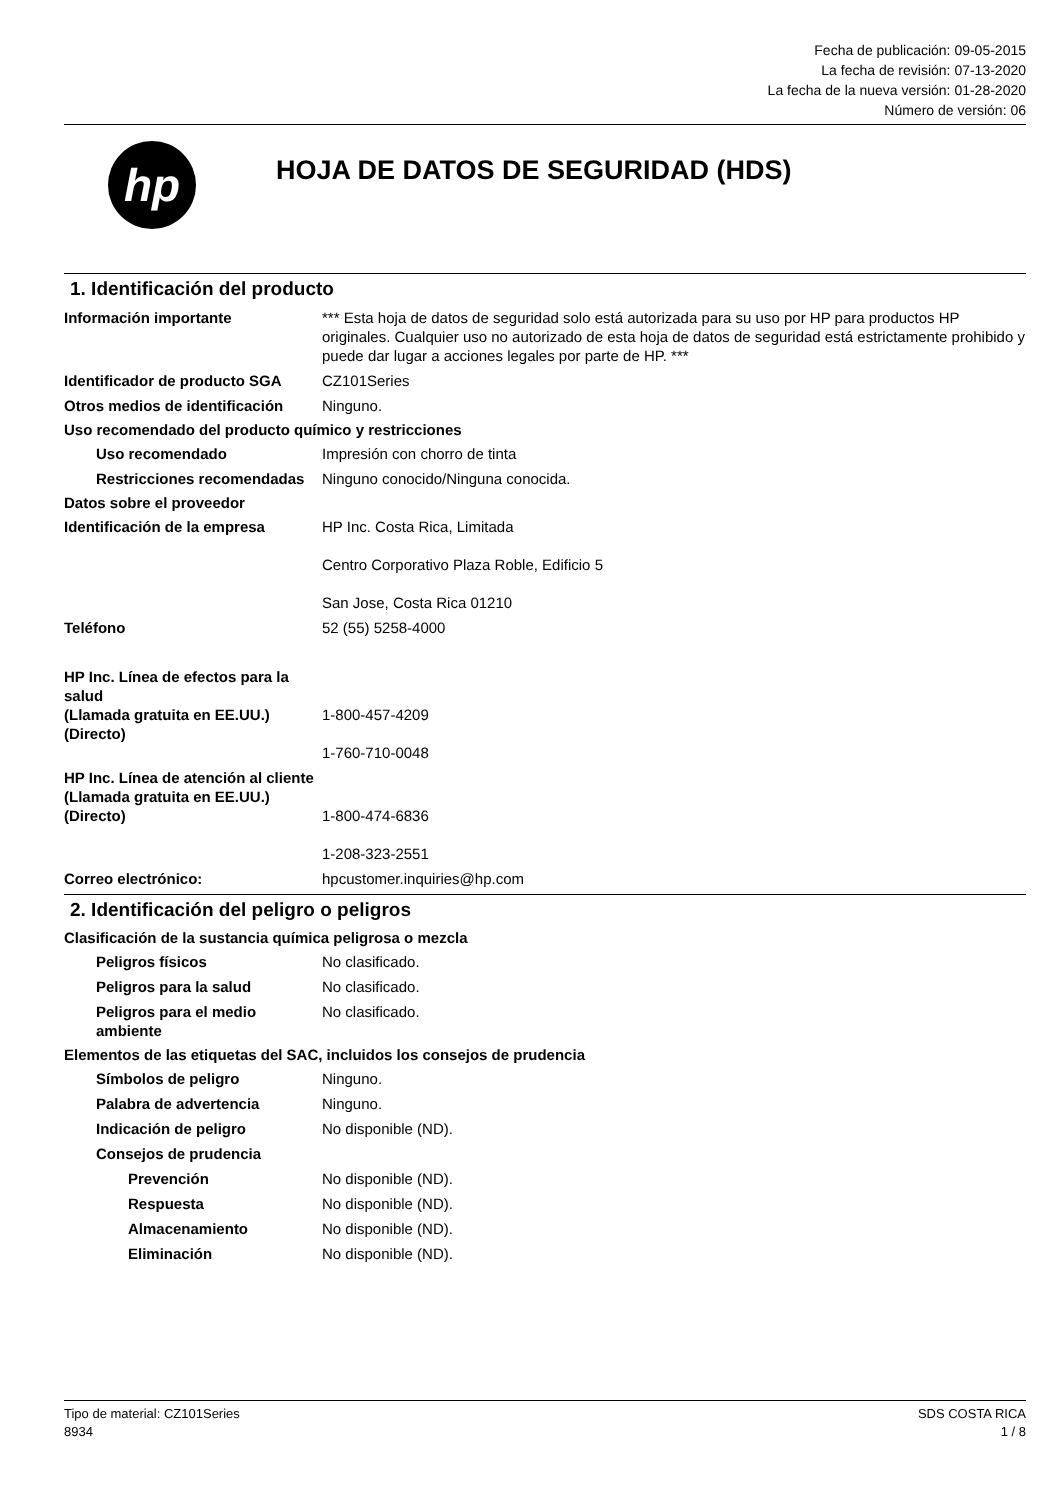Fecha de publicación: 09-05-2015
La fecha de revisión: 07-13-2020
La fecha de la nueva versión: 01-28-2020
Número de versión: 06
hp
HOJA DE DATOS DE SEGURIDAD (HDS)
1. Identificación del producto
Información importante *** Esta hoja de datos de seguridad solo está autorizada para su uso por HP para productos HP originales. Cualquier uso no autorizado de esta hoja de datos de seguridad está estrictamente prohibido y puede dar lugar a acciones legales por parte de HP. ***
Identificador de producto SGA
CZ101Series
Otros medios de identificación
Ninguno.
Uso recomendado del producto químico y restricciones
Uso recomendado Impresión con chorro de tinta
Restricciones recomendadas
Ninguno conocido/Ninguna conocida.
Datos sobre el proveedor
Identificación de la empresa HP Inc. Costa Rica, Limitada
Centro Corporativo Plaza Roble, Edificio 5
San Jose, Costa Rica 01210
Teléfono 52 (55) 5258-4000
HP Inc. Línea de efectos para la salud
(Llamada gratuita en EE.UU.)
(Directo)
1-800-457-4209
1-760-710-0048
HP Inc. Línea de atención al cliente
(Llamada gratuita en EE.UU.)
(Directo)
1-800-474-6836
1-208-323-2551
Correo electrónico: hpcustomer.inquiries@hp.com
2. Identificación del peligro o peligros
Clasificación de la sustancia química peligrosa o mezcla
Peligros físicos No clasificado.
Peligros para la salud No clasificado.
Peligros para el medio ambiente
No clasificado.
Elementos de las etiquetas del SAC, incluidos los consejos de prudencia
Símbolos de peligro Ninguno.
Palabra de advertencia Ninguno.
Indicación de peligro No disponible (ND).
Consejos de prudencia
Prevención No disponible (ND).
Respuesta No disponible (ND).
Almacenamiento No disponible (ND).
Eliminación No disponible (ND).
Tipo de material: CZ101Series
8934
SDS COSTA RICA
1 / 8